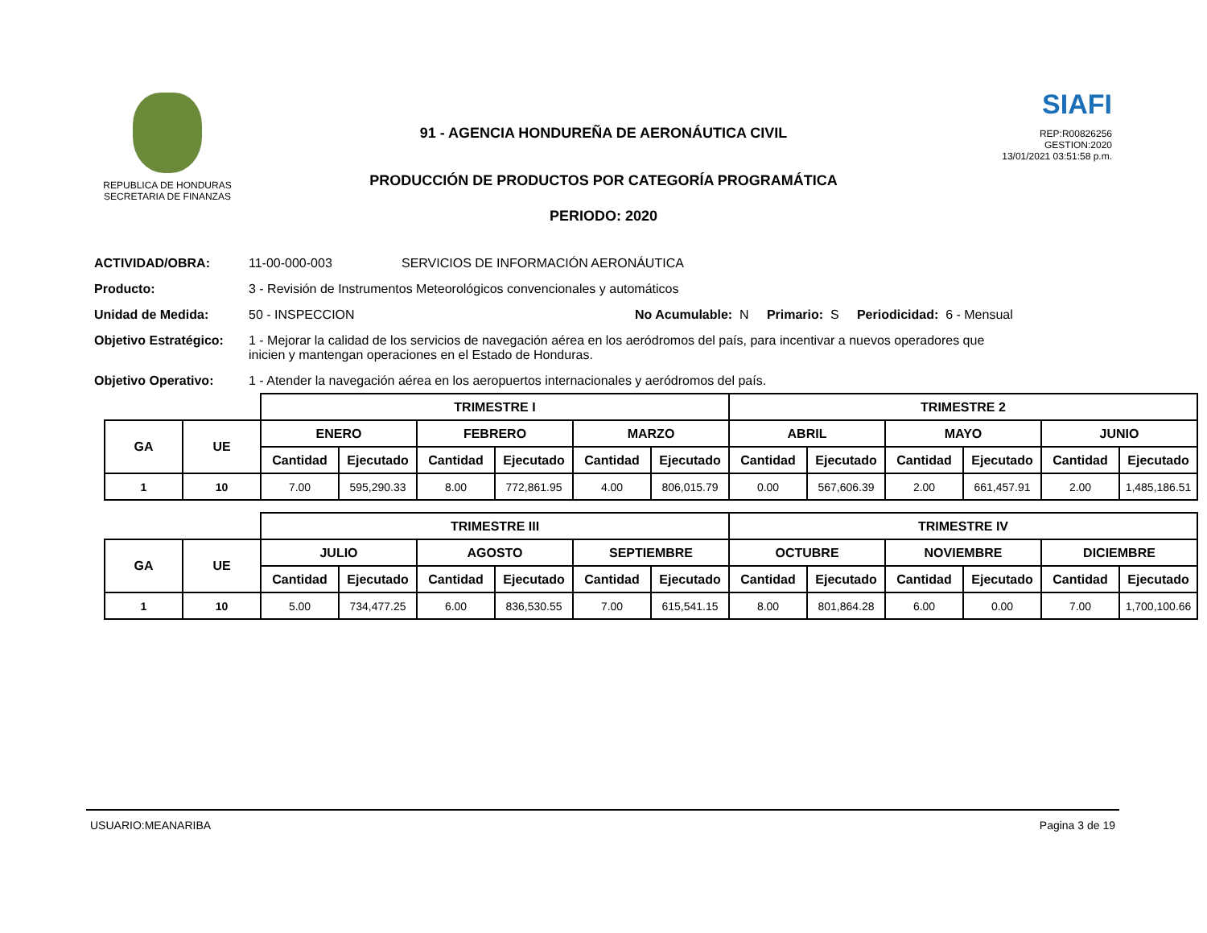REPUBLICA DE HONDURAS
SECRETARIA DE FINANZAS
91 - AGENCIA HONDUREÑA DE AERONÁUTICA CIVIL
PRODUCCIÓN DE PRODUCTOS POR CATEGORÍA PROGRAMÁTICA
PERIODO: 2020
SIAFI
REP:R00826256
GESTION:2020
13/01/2021 03:51:58 p.m.
ACTIVIDAD/OBRA: 11-00-000-003 SERVICIOS DE INFORMACIÓN AERONÁUTICA
Producto: 3 - Revisión de Instrumentos Meteorológicos convencionales y automáticos
Unidad de Medida: 50 - INSPECCION No Acumulable: N Primario: S Periodicidad: 6 - Mensual
Objetivo Estratégico: 1 - Mejorar la calidad de los servicios de navegación aérea en los aeródromos del país, para incentivar a nuevos operadores que inicien y mantengan operaciones en el Estado de Honduras.
Objetivo Operativo: 1 - Atender la navegación aérea en los aeropuertos internacionales y aeródromos del país.
| | | TRIMESTRE I | | | | | | TRIMESTRE 2 | | | | | |
| GA | UE | ENERO | | FEBRERO | | MARZO | | ABRIL | | MAYO | | JUNIO | |
| | | Cantidad | Ejecutado | Cantidad | Ejecutado | Cantidad | Ejecutado | Cantidad | Ejecutado | Cantidad | Ejecutado | Cantidad | Ejecutado |
| 1 | 10 | 7.00 | 595,290.33 | 8.00 | 772,861.95 | 4.00 | 806,015.79 | 0.00 | 567,606.39 | 2.00 | 661,457.91 | 2.00 | 1,485,186.51 |
| | | TRIMESTRE III | | | | | | TRIMESTRE IV | | | | | |
| GA | UE | JULIO | | AGOSTO | | SEPTIEMBRE | | OCTUBRE | | NOVIEMBRE | | DICIEMBRE | |
| | | Cantidad | Ejecutado | Cantidad | Ejecutado | Cantidad | Ejecutado | Cantidad | Ejecutado | Cantidad | Ejecutado | Cantidad | Ejecutado |
| 1 | 10 | 5.00 | 734,477.25 | 6.00 | 836,530.55 | 7.00 | 615,541.15 | 8.00 | 801,864.28 | 6.00 | 0.00 | 7.00 | 1,700,100.66 |
USUARIO:MEANARIBA Pagina 3 de 19